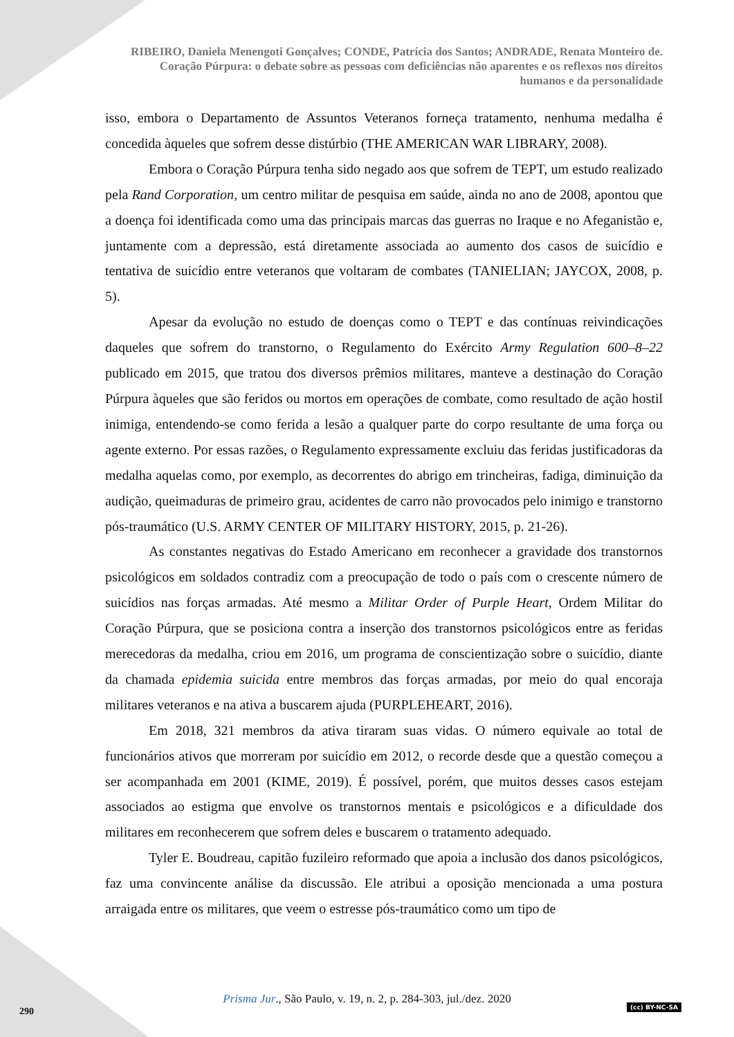RIBEIRO, Daniela Menengoti Gonçalves; CONDE, Patrícia dos Santos; ANDRADE, Renata Monteiro de.
Coração Púrpura: o debate sobre as pessoas com deficiências não aparentes e os reflexos nos direitos
humanos e da personalidade
isso, embora o Departamento de Assuntos Veteranos forneça tratamento, nenhuma medalha é concedida àqueles que sofrem desse distúrbio (THE AMERICAN WAR LIBRARY, 2008).
Embora o Coração Púrpura tenha sido negado aos que sofrem de TEPT, um estudo realizado pela Rand Corporation, um centro militar de pesquisa em saúde, ainda no ano de 2008, apontou que a doença foi identificada como uma das principais marcas das guerras no Iraque e no Afeganistão e, juntamente com a depressão, está diretamente associada ao aumento dos casos de suicídio e tentativa de suicídio entre veteranos que voltaram de combates (TANIELIAN; JAYCOX, 2008, p. 5).
Apesar da evolução no estudo de doenças como o TEPT e das contínuas reivindicações daqueles que sofrem do transtorno, o Regulamento do Exército Army Regulation 600–8–22 publicado em 2015, que tratou dos diversos prêmios militares, manteve a destinação do Coração Púrpura àqueles que são feridos ou mortos em operações de combate, como resultado de ação hostil inimiga, entendendo-se como ferida a lesão a qualquer parte do corpo resultante de uma força ou agente externo. Por essas razões, o Regulamento expressamente excluiu das feridas justificadoras da medalha aquelas como, por exemplo, as decorrentes do abrigo em trincheiras, fadiga, diminuição da audição, queimaduras de primeiro grau, acidentes de carro não provocados pelo inimigo e transtorno pós-traumático (U.S. ARMY CENTER OF MILITARY HISTORY, 2015, p. 21-26).
As constantes negativas do Estado Americano em reconhecer a gravidade dos transtornos psicológicos em soldados contradiz com a preocupação de todo o país com o crescente número de suicídios nas forças armadas. Até mesmo a Militar Order of Purple Heart, Ordem Militar do Coração Púrpura, que se posiciona contra a inserção dos transtornos psicológicos entre as feridas merecedoras da medalha, criou em 2016, um programa de conscientização sobre o suicídio, diante da chamada epidemia suicida entre membros das forças armadas, por meio do qual encoraja militares veteranos e na ativa a buscarem ajuda (PURPLEHEART, 2016).
Em 2018, 321 membros da ativa tiraram suas vidas. O número equivale ao total de funcionários ativos que morreram por suicídio em 2012, o recorde desde que a questão começou a ser acompanhada em 2001 (KIME, 2019). É possível, porém, que muitos desses casos estejam associados ao estigma que envolve os transtornos mentais e psicológicos e a dificuldade dos militares em reconhecerem que sofrem deles e buscarem o tratamento adequado.
Tyler E. Boudreau, capitão fuzileiro reformado que apoia a inclusão dos danos psicológicos, faz uma convincente análise da discussão. Ele atribui a oposição mencionada a uma postura arraigada entre os militares, que veem o estresse pós-traumático como um tipo de
Prisma Jur., São Paulo, v. 19, n. 2, p. 284-303, jul./dez. 2020
290 (cc) BY-NC-SA